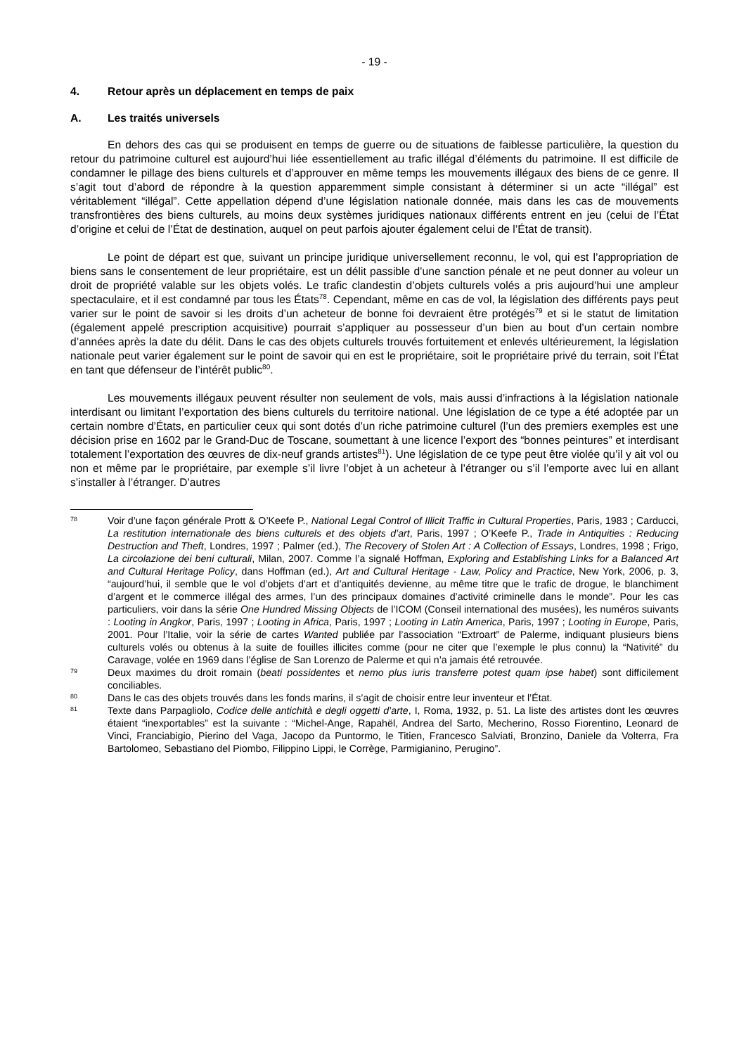- 19 -
4. Retour après un déplacement en temps de paix
A. Les traités universels
En dehors des cas qui se produisent en temps de guerre ou de situations de faiblesse particulière, la question du retour du patrimoine culturel est aujourd’hui liée essentiellement au trafic illégal d’éléments du patrimoine. Il est difficile de condamner le pillage des biens culturels et d’approuver en même temps les mouvements illégaux des biens de ce genre. Il s’agit tout d’abord de répondre à la question apparemment simple consistant à déterminer si un acte “illégal” est véritablement “illégal”. Cette appellation dépend d’une législation nationale donnée, mais dans les cas de mouvements transfrontières des biens culturels, au moins deux systèmes juridiques nationaux différents entrent en jeu (celui de l’État d’origine et celui de l’État de destination, auquel on peut parfois ajouter également celui de l’État de transit).
Le point de départ est que, suivant un principe juridique universellement reconnu, le vol, qui est l’appropriation de biens sans le consentement de leur propriétaire, est un délit passible d’une sanction pénale et ne peut donner au voleur un droit de propriété valable sur les objets volés. Le trafic clandestin d’objets culturels volés a pris aujourd’hui une ampleur spectaculaire, et il est condamné par tous les États<sup>78</sup>. Cependant, même en cas de vol, la législation des différents pays peut varier sur le point de savoir si les droits d’un acheteur de bonne foi devraient être protégés<sup>79</sup> et si le statut de limitation (également appelé prescription acquisitive) pourrait s’appliquer au possesseur d’un bien au bout d’un certain nombre d’années après la date du délit. Dans le cas des objets culturels trouvés fortuitement et enlevés ultérieurement, la législation nationale peut varier également sur le point de savoir qui en est le propriétaire, soit le propriétaire privé du terrain, soit l’État en tant que défenseur de l’intérêt public<sup>80</sup>.
Les mouvements illégaux peuvent résulter non seulement de vols, mais aussi d’infractions à la législation nationale interdisant ou limitant l’exportation des biens culturels du territoire national. Une législation de ce type a été adoptée par un certain nombre d’États, en particulier ceux qui sont dotés d’un riche patrimoine culturel (l’un des premiers exemples est une décision prise en 1602 par le Grand-Duc de Toscane, soumettant à une licence l’export des “bonnes peintures” et interdisant totalement l’exportation des œuvres de dix-neuf grands artistes<sup>81</sup>). Une législation de ce type peut être violée qu’il y ait vol ou non et même par le propriétaire, par exemple s’il livre l’objet à un acheteur à l’étranger ou s’il l’emporte avec lui en allant s’installer à l’étranger. D’autres
78 Voir d’une façon générale Prott & O’Keefe P., National Legal Control of Illicit Traffic in Cultural Properties, Paris, 1983 ; Carducci, La restitution internationale des biens culturels et des objets d’art, Paris, 1997 ; O’Keefe P., Trade in Antiquities : Reducing Destruction and Theft, Londres, 1997 ; Palmer (ed.), The Recovery of Stolen Art : A Collection of Essays, Londres, 1998 ; Frigo, La circolazione dei beni culturali, Milan, 2007. Comme l’a signalé Hoffman, Exploring and Establishing Links for a Balanced Art and Cultural Heritage Policy, dans Hoffman (ed.), Art and Cultural Heritage - Law, Policy and Practice, New York, 2006, p. 3, “aujourd’hui, il semble que le vol d’objets d’art et d’antiquités devienne, au même titre que le trafic de drogue, le blanchiment d’argent et le commerce illégal des armes, l’un des principaux domaines d’activité criminelle dans le monde”. Pour les cas particuliers, voir dans la série One Hundred Missing Objects de l’ICOM (Conseil international des musées), les numéros suivants : Looting in Angkor, Paris, 1997 ; Looting in Africa, Paris, 1997 ; Looting in Latin America, Paris, 1997 ; Looting in Europe, Paris, 2001. Pour l’Italie, voir la série de cartes Wanted publiée par l’association “Extroart” de Palerme, indiquant plusieurs biens culturels volés ou obtenus à la suite de fouilles illicites comme (pour ne citer que l’exemple le plus connu) la “Nativité” du Caravage, volée en 1969 dans l’église de San Lorenzo de Palerme et qui n’a jamais été retrouvée.
79 Deux maximes du droit romain (beati possidentes et nemo plus iuris transferre potest quam ipse habet) sont difficilement conciliables.
80 Dans le cas des objets trouvés dans les fonds marins, il s’agit de choisir entre leur inventeur et l’État.
81 Texte dans Parpagliolo, Codice delle antichità e degli oggetti d’arte, I, Roma, 1932, p. 51. La liste des artistes dont les œuvres étaient “inexportables” est la suivante : “Michel-Ange, Rapahël, Andrea del Sarto, Mecherino, Rosso Fiorentino, Leonard de Vinci, Franciabigio, Pierino del Vaga, Jacopo da Puntormo, le Titien, Francesco Salviati, Bronzino, Daniele da Volterra, Fra Bartolomeo, Sebastiano del Piombo, Filippino Lippi, le Corrège, Parmigianino, Perugino”.